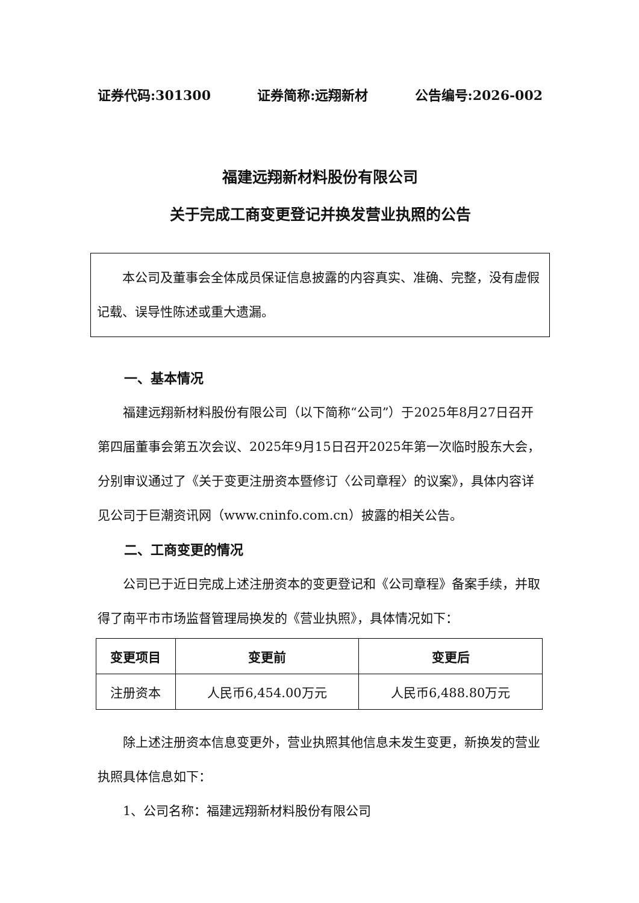证券代码:301300 证券简称:远翔新材 公告编号:2026-002
福建远翔新材料股份有限公司
关于完成工商变更登记并换发营业执照的公告
本公司及董事会全体成员保证信息披露的内容真实、准确、完整，没有虚假记载、误导性陈述或重大遗漏。
一、基本情况
福建远翔新材料股份有限公司（以下简称“公司”）于2025年8月27日召开第四届董事会第五次会议、2025年9月15日召开2025年第一次临时股东大会，分别审议通过了《关于变更注册资本暨修订〈公司章程〉的议案》，具体内容详见公司于巨潮资讯网（www.cninfo.com.cn）披露的相关公告。
二、工商变更的情况
公司已于近日完成上述注册资本的变更登记和《公司章程》备案手续，并取得了南平市市场监督管理局换发的《营业执照》，具体情况如下：
| 变更项目 | 变更前 | 变更后 |
| --- | --- | --- |
| 注册资本 | 人民币6,454.00万元 | 人民币6,488.80万元 |
除上述注册资本信息变更外，营业执照其他信息未发生变更，新换发的营业执照具体信息如下：
1、公司名称：福建远翔新材料股份有限公司